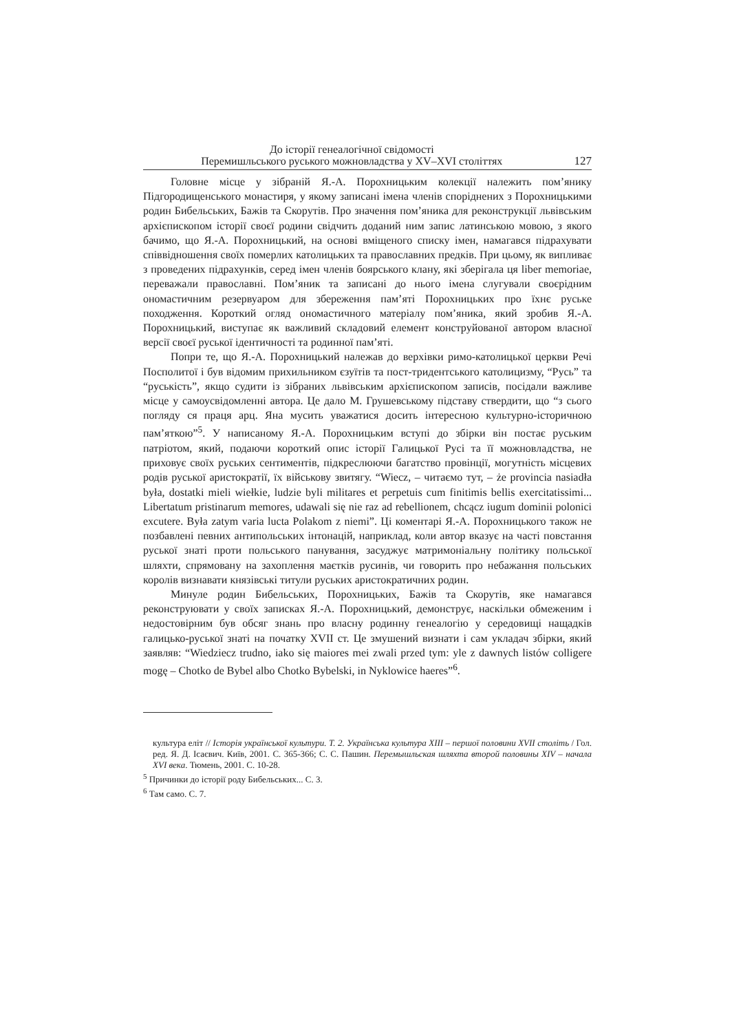До історії генеалогічної свідомості
Перемишльського руського можновладства у XV–XVI століттях
127
Головне місце у зібраній Я.-А. Порохницьким колекції належить пом’янику Підгородищенського монастиря, у якому записані імена членів споріднених з Порохницькими родин Бибельських, Бажів та Скорутів. Про значення пом’яника для реконструкції львівським архієпископом історії своєї родини свідчить доданий ним запис латинською мовою, з якого бачимо, що Я.-А. Порохницький, на основі вміщеного списку імен, намагався підрахувати співвідношення своїх померлих католицьких та православних предків. При цьому, як випливає з проведених підрахунків, серед імен членів боярського клану, які зберігала ця liber memoriae, переважали православні. Пом’яник та записані до нього імена слугували своєрідним ономастичним резервуаром для збереження пам’яті Порохницьких про їхнє руське походження. Короткий огляд ономастичного матеріалу пом’яника, який зробив Я.-А. Порохницький, виступає як важливий складовий елемент конструйованої автором власної версії своєї руської ідентичності та родинної пам’яті.
Попри те, що Я.-А. Порохницький належав до верхівки римо-католицької церкви Речі Посполитої і був відомим прихильником єзуїтів та пост-тридентського католицизму, “Русь” та “руськість”, якщо судити із зібраних львівським архієпископом записів, посідали важливе місце у самоусвідомленні автора. Це дало М. Грушевському підставу ствердити, що “з сього погляду ся праця арц. Яна мусить уважатися досить інтересною культурно-історичною пам’яткою”<sup>5</sup>. У написаному Я.-А. Порохницьким вступі до збірки він постає руським патріотом, який, подаючи короткий опис історії Галицької Русі та її можновладства, не приховує своїх руських сентиментів, підкреслюючи багатство провінції, могутність місцевих родів руської аристократії, їх військову звитягу. “Wiecz, – читаємо тут, – że provincia nasiadła była, dostatki mieli wiełkie, ludzie byli militares et perpetuis cum finitimis bellis exercitatissimi... Libertatum pristinarum memores, udawali się nie raz ad rebellionem, chcącz iugum dominii polonici excutere. Była zatym varia lucta Polakom z niemi”. Ці коментарі Я.-А. Порохницького також не позбавлені певних антипольських інтонацій, наприклад, коли автор вказує на часті повстання руської знаті проти польського панування, засуджує матримоніальну політику польської шляхти, спрямовану на захоплення маєтків русинів, чи говорить про небажання польських королів визнавати князівські титули руських аристократичних родин.
Минуле родин Бибельських, Порохницьких, Бажів та Скорутів, яке намагався реконструювати у своїх записках Я.-А. Порохницький, демонструє, наскільки обмеженим і недостовірним був обсяг знань про власну родинну генеалогію у середовищі нащадків галицько-руської знаті на початку XVII ст. Це змушений визнати і сам укладач збірки, який заявляв: “Wiedziecz trudno, iako się maiores mei zwali przed tym: yle z dawnych listów colligere mogę – Chotko de Bybel albo Chotko Bybelski, in Nyklowice haeres”<sup>6</sup>.
культура еліт // Історія української культури. Т. 2. Українська культура XIII – першої половини XVII століть / Гол. ред. Я. Д. Ісаєвич. Київ, 2001. С. 365-366; С. С. Пашин. Перемышльская шляхта второй половины XIV – начала XVI века. Тюмень, 2001. С. 10-28.
<sup>5</sup> Причинки до історії роду Бибельських... С. 3.
<sup>6</sup> Там само. С. 7.